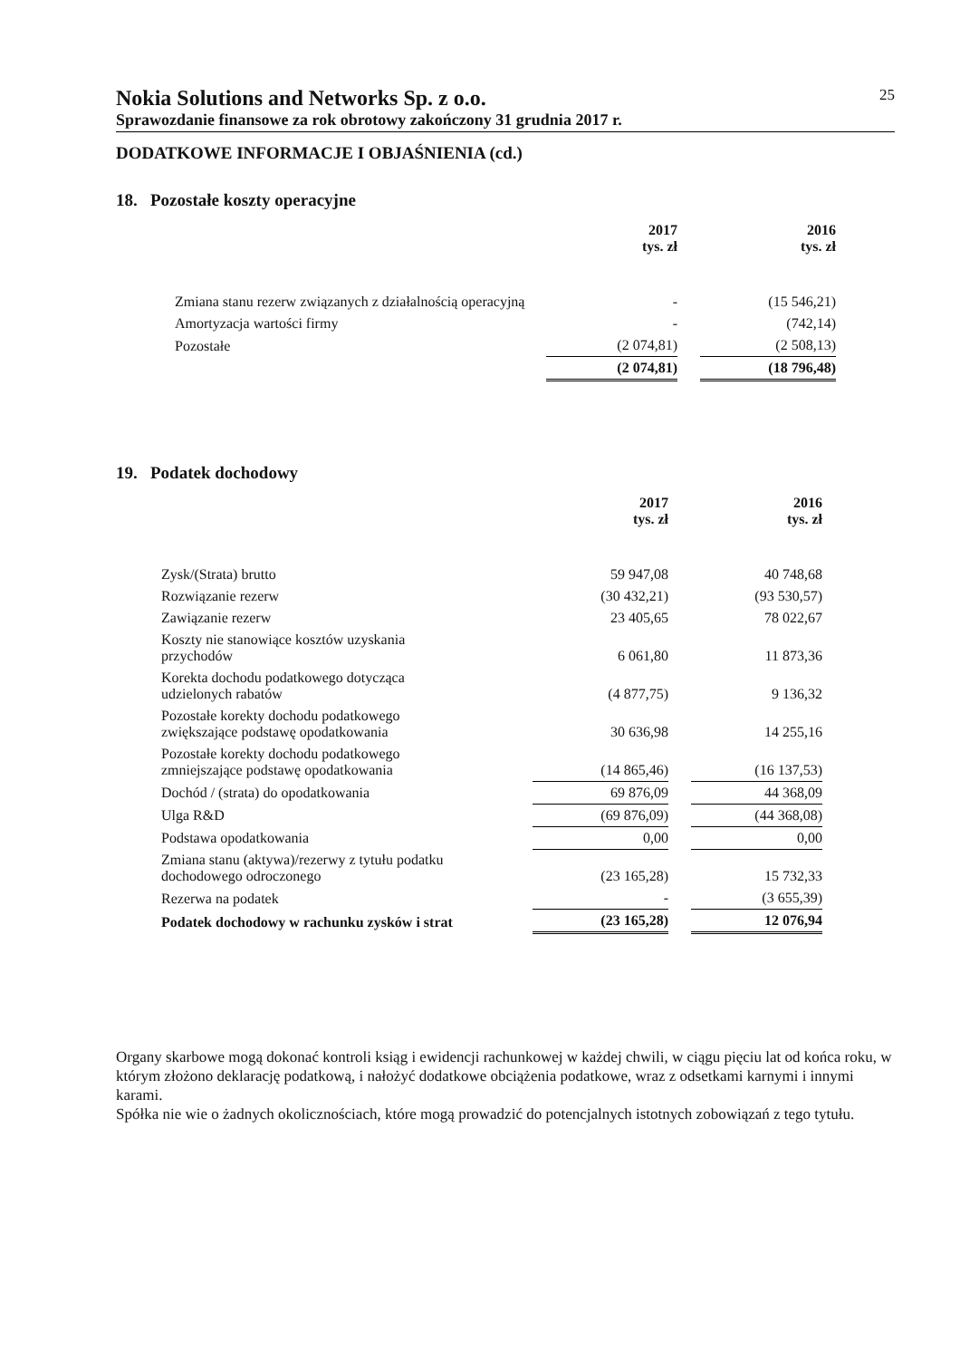Nokia Solutions and Networks Sp. z o.o. 25
Sprawozdanie finansowe za rok obrotowy zakończony 31 grudnia 2017 r.
DODATKOWE INFORMACJE I OBJAŚNIENIA (cd.)
18. Pozostałe koszty operacyjne
| | 2017 tys. zł | | 2016 tys. zł |
| --- | --- | --- | --- |
| Zmiana stanu rezerw związanych z działalnością operacyjną | - | | (15 546,21) |
| Amortyzacja wartości firmy | - | | (742,14) |
| Pozostałe | (2 074,81) | | (2 508,13) |
| | (2 074,81) | | (18 796,48) |
19. Podatek dochodowy
| | 2017 tys. zł | | 2016 tys. zł |
| --- | --- | --- | --- |
| Zysk/(Strata) brutto | 59 947,08 | | 40 748,68 |
| Rozwiązanie rezerw | (30 432,21) | | (93 530,57) |
| Zawiązanie rezerw | 23 405,65 | | 78 022,67 |
| Koszty nie stanowiące kosztów uzyskania przychodów | 6 061,80 | | 11 873,36 |
| Korekta dochodu podatkowego dotycząca udzielonych rabatów | (4 877,75) | | 9 136,32 |
| Pozostałe korekty dochodu podatkowego zwiększające podstawę opodatkowania | 30 636,98 | | 14 255,16 |
| Pozostałe korekty dochodu podatkowego zmniejszające podstawę opodatkowania | (14 865,46) | | (16 137,53) |
| Dochód / (strata) do opodatkowania | 69 876,09 | | 44 368,09 |
| Ulga R&D | (69 876,09) | | (44 368,08) |
| Podstawa opodatkowania | 0,00 | | 0,00 |
| Zmiana stanu (aktywa)/rezerwy z tytułu podatku dochodowego odroczonego | (23 165,28) | | 15 732,33 |
| Rezerwa na podatek | - | | (3 655,39) |
| Podatek dochodowy w rachunku zysków i strat | (23 165,28) | | 12 076,94 |
Organy skarbowe mogą dokonać kontroli ksiąg i ewidencji rachunkowej w każdej chwili, w ciągu pięciu lat od końca roku, w którym złożono deklarację podatkową, i nałożyć dodatkowe obciążenia podatkowe, wraz z odsetkami karnymi i innymi karami.
Spółka nie wie o żadnych okolicznościach, które mogą prowadzić do potencjalnych istotnych zobowiązań z tego tytułu.